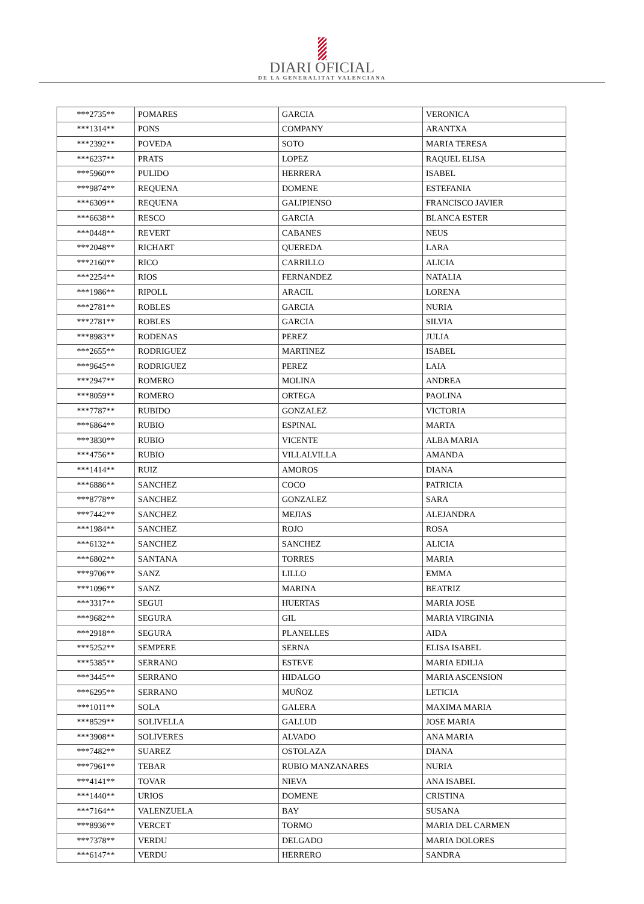DIARI OFICIAL
DE LA GENERALITAT VALENCIANA
| ***2735** | POMARES | GARCIA | VERONICA |
| ***1314** | PONS | COMPANY | ARANTXA |
| ***2392** | POVEDA | SOTO | MARIA TERESA |
| ***6237** | PRATS | LOPEZ | RAQUEL ELISA |
| ***5960** | PULIDO | HERRERA | ISABEL |
| ***9874** | REQUENA | DOMENE | ESTEFANIA |
| ***6309** | REQUENA | GALIPIENSO | FRANCISCO JAVIER |
| ***6638** | RESCO | GARCIA | BLANCA ESTER |
| ***0448** | REVERT | CABANES | NEUS |
| ***2048** | RICHART | QUEREDA | LARA |
| ***2160** | RICO | CARRILLO | ALICIA |
| ***2254** | RIOS | FERNANDEZ | NATALIA |
| ***1986** | RIPOLL | ARACIL | LORENA |
| ***2781** | ROBLES | GARCIA | NURIA |
| ***2781** | ROBLES | GARCIA | SILVIA |
| ***8983** | RODENAS | PEREZ | JULIA |
| ***2655** | RODRIGUEZ | MARTINEZ | ISABEL |
| ***9645** | RODRIGUEZ | PEREZ | LAIA |
| ***2947** | ROMERO | MOLINA | ANDREA |
| ***8059** | ROMERO | ORTEGA | PAOLINA |
| ***7787** | RUBIDO | GONZALEZ | VICTORIA |
| ***6864** | RUBIO | ESPINAL | MARTA |
| ***3830** | RUBIO | VICENTE | ALBA MARIA |
| ***4756** | RUBIO | VILLALVILLA | AMANDA |
| ***1414** | RUIZ | AMOROS | DIANA |
| ***6886** | SANCHEZ | COCO | PATRICIA |
| ***8778** | SANCHEZ | GONZALEZ | SARA |
| ***7442** | SANCHEZ | MEJIAS | ALEJANDRA |
| ***1984** | SANCHEZ | ROJO | ROSA |
| ***6132** | SANCHEZ | SANCHEZ | ALICIA |
| ***6802** | SANTANA | TORRES | MARIA |
| ***9706** | SANZ | LILLO | EMMA |
| ***1096** | SANZ | MARINA | BEATRIZ |
| ***3317** | SEGUI | HUERTAS | MARIA JOSE |
| ***9682** | SEGURA | GIL | MARIA VIRGINIA |
| ***2918** | SEGURA | PLANELLES | AIDA |
| ***5252** | SEMPERE | SERNA | ELISA ISABEL |
| ***5385** | SERRANO | ESTEVE | MARIA EDILIA |
| ***3445** | SERRANO | HIDALGO | MARIA ASCENSION |
| ***6295** | SERRANO | MUÑOZ | LETICIA |
| ***1011** | SOLA | GALERA | MAXIMA MARIA |
| ***8529** | SOLIVELLA | GALLUD | JOSE MARIA |
| ***3908** | SOLIVERES | ALVADO | ANA MARIA |
| ***7482** | SUAREZ | OSTOLAZA | DIANA |
| ***7961** | TEBAR | RUBIO MANZANARES | NURIA |
| ***4141** | TOVAR | NIEVA | ANA ISABEL |
| ***1440** | URIOS | DOMENE | CRISTINA |
| ***7164** | VALENZUELA | BAY | SUSANA |
| ***8936** | VERCET | TORMO | MARIA DEL CARMEN |
| ***7378** | VERDU | DELGADO | MARIA DOLORES |
| ***6147** | VERDU | HERRERO | SANDRA |